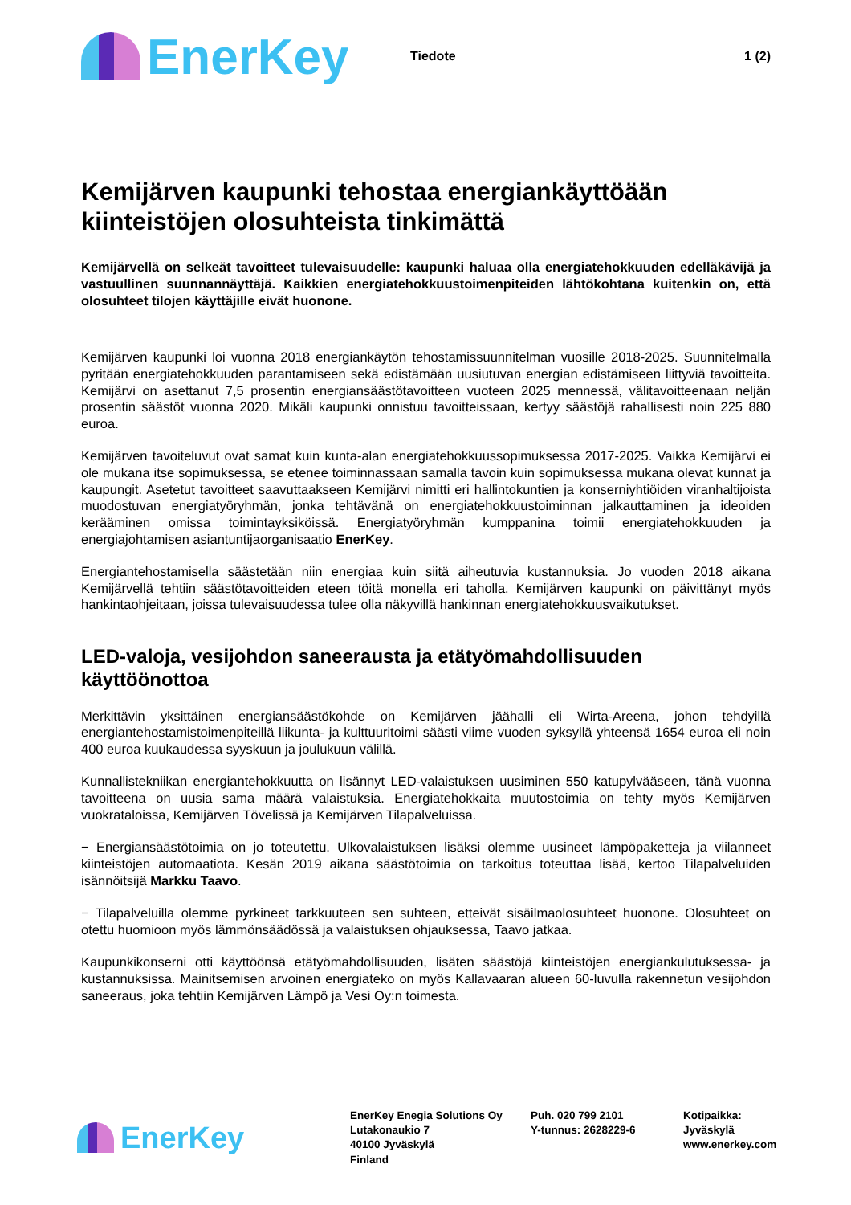EnerKey
Tiedote 1 (2)
Kemijärven kaupunki tehostaa energiankäyttöään kiinteistöjen olosuhteista tinkimättä
Kemijärvellä on selkeät tavoitteet tulevaisuudelle: kaupunki haluaa olla energiatehokkuuden edelläkävijä ja vastuullinen suunnannäyttäjä. Kaikkien energiatehokkuustoimenpiteiden lähtökohtana kuitenkin on, että olosuhteet tilojen käyttäjille eivät huonone.
Kemijärven kaupunki loi vuonna 2018 energiankäytön tehostamissuunnitelman vuosille 2018-2025. Suunnitelmalla pyritään energiatehokkuuden parantamiseen sekä edistämään uusiutuvan energian edistämiseen liittyviä tavoitteita. Kemijärvi on asettanut 7,5 prosentin energiansäästötavoitteen vuoteen 2025 mennessä, välitavoitteenaan neljän prosentin säästöt vuonna 2020. Mikäli kaupunki onnistuu tavoitteissaan, kertyy säästöjä rahallisesti noin 225 880 euroa.
Kemijärven tavoiteluvut ovat samat kuin kunta-alan energiatehokkuussopimuksessa 2017-2025. Vaikka Kemijärvi ei ole mukana itse sopimuksessa, se etenee toiminnassaan samalla tavoin kuin sopimuksessa mukana olevat kunnat ja kaupungit. Asetetut tavoitteet saavuttaakseen Kemijärvi nimitti eri hallintokuntien ja konserniyhtiöiden viranhaltijoista muodostuvan energiatyöryhmän, jonka tehtävänä on energiatehokkuustoiminnan jalkauttaminen ja ideoiden kerääminen omissa toimintayksiköissä. Energiatyöryhmän kumppanina toimii energiatehokkuuden ja energiajohtamisen asiantuntijaorganisaatio EnerKey.
Energiantehostamisella säästetään niin energiaa kuin siitä aiheutuvia kustannuksia. Jo vuoden 2018 aikana Kemijärvellä tehtiin säästötavoitteiden eteen töitä monella eri taholla. Kemijärven kaupunki on päivittänyt myös hankintaohjeitaan, joissa tulevaisuudessa tulee olla näkyvillä hankinnan energiatehokkuusvaikutukset.
LED-valoja, vesijohdon saneerausta ja etätyömahdollisuuden käyttöönottoa
Merkittävin yksittäinen energiansäästökohde on Kemijärven jäähalli eli Wirta-Areena, johon tehdyillä energiantehostamistoimenpiteillä liikunta- ja kulttuuritoimi säästi viime vuoden syksyllä yhteensä 1654 euroa eli noin 400 euroa kuukaudessa syyskuun ja joulukuun välillä.
Kunnallistekniikan energiantehokkuutta on lisännyt LED-valaistuksen uusiminen 550 katupylvääseen, tänä vuonna tavoitteena on uusia sama määrä valaistuksia. Energiatehokkaita muutostoimia on tehty myös Kemijärven vuokrataloissa, Kemijärven Tövelissä ja Kemijärven Tilapalveluissa.
− Energiansäästötoimia on jo toteutettu. Ulkovalaistuksen lisäksi olemme uusineet lämpöpaketteja ja viilanneet kiinteistöjen automaatiota. Kesän 2019 aikana säästötoimia on tarkoitus toteuttaa lisää, kertoo Tilapalveluiden isännöitsijä Markku Taavo.
− Tilapalveluilla olemme pyrkineet tarkkuuteen sen suhteen, etteivät sisäilmaolosuhteet huonone. Olosuhteet on otettu huomioon myös lämmönsäädössä ja valaistuksen ohjauksessa, Taavo jatkaa.
Kaupunkikonserni otti käyttöönsä etätyömahdollisuuden, lisäten säästöjä kiinteistöjen energiankulutuksessa- ja kustannuksissa. Mainitsemisen arvoinen energiateko on myös Kallavaaran alueen 60-luvulla rakennetun vesijohdon saneeraus, joka tehtiin Kemijärven Lämpö ja Vesi Oy:n toimesta.
EnerKey
EnerKey Enegia Solutions Oy
Lutakonaukio 7
40100 Jyväskylä
Finland
Puh. 020 799 2101
Y-tunnus: 2628229-6
Kotipaikka:
Jyväskylä
www.enerkey.com